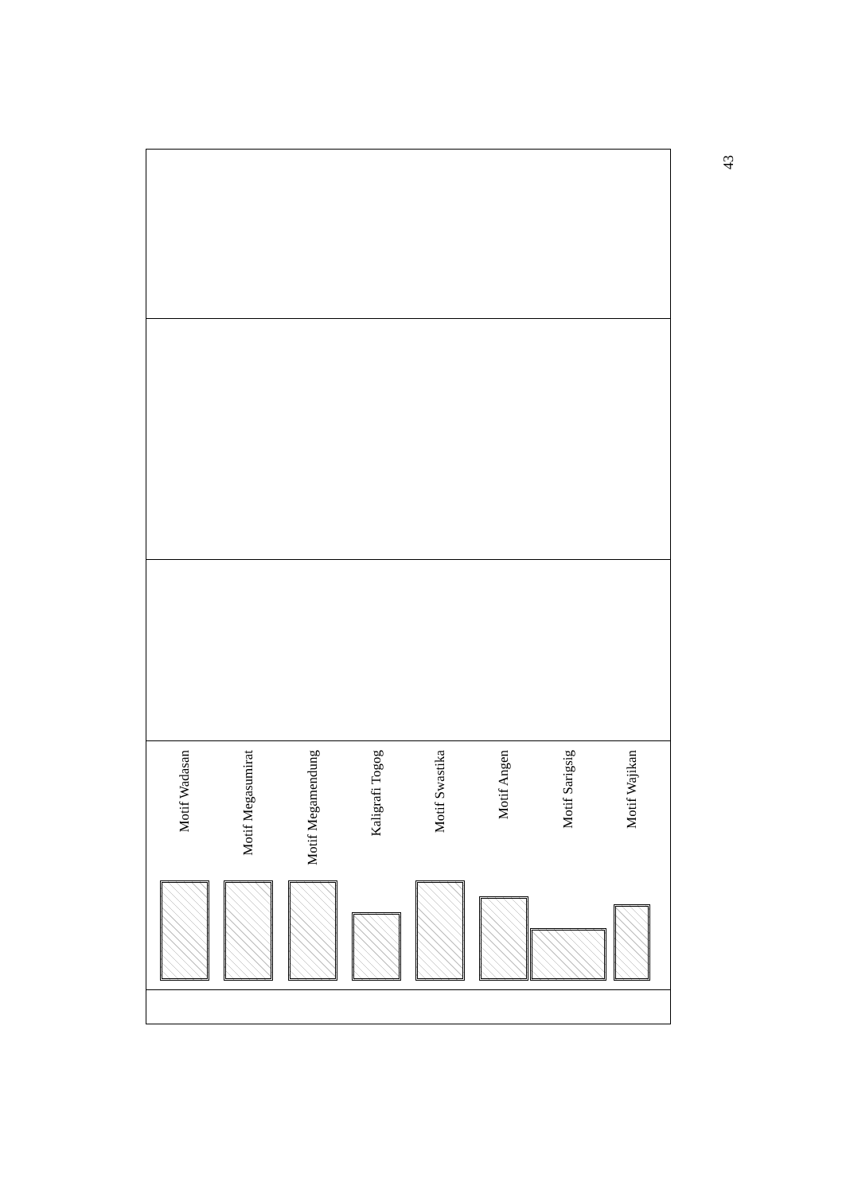43
| Motif Wadasan Motif Megasumirat Motif Megamendung Kaligrafi Togog Motif Swastika Motif Angen Motif Sarigsig Motif Wajikan |